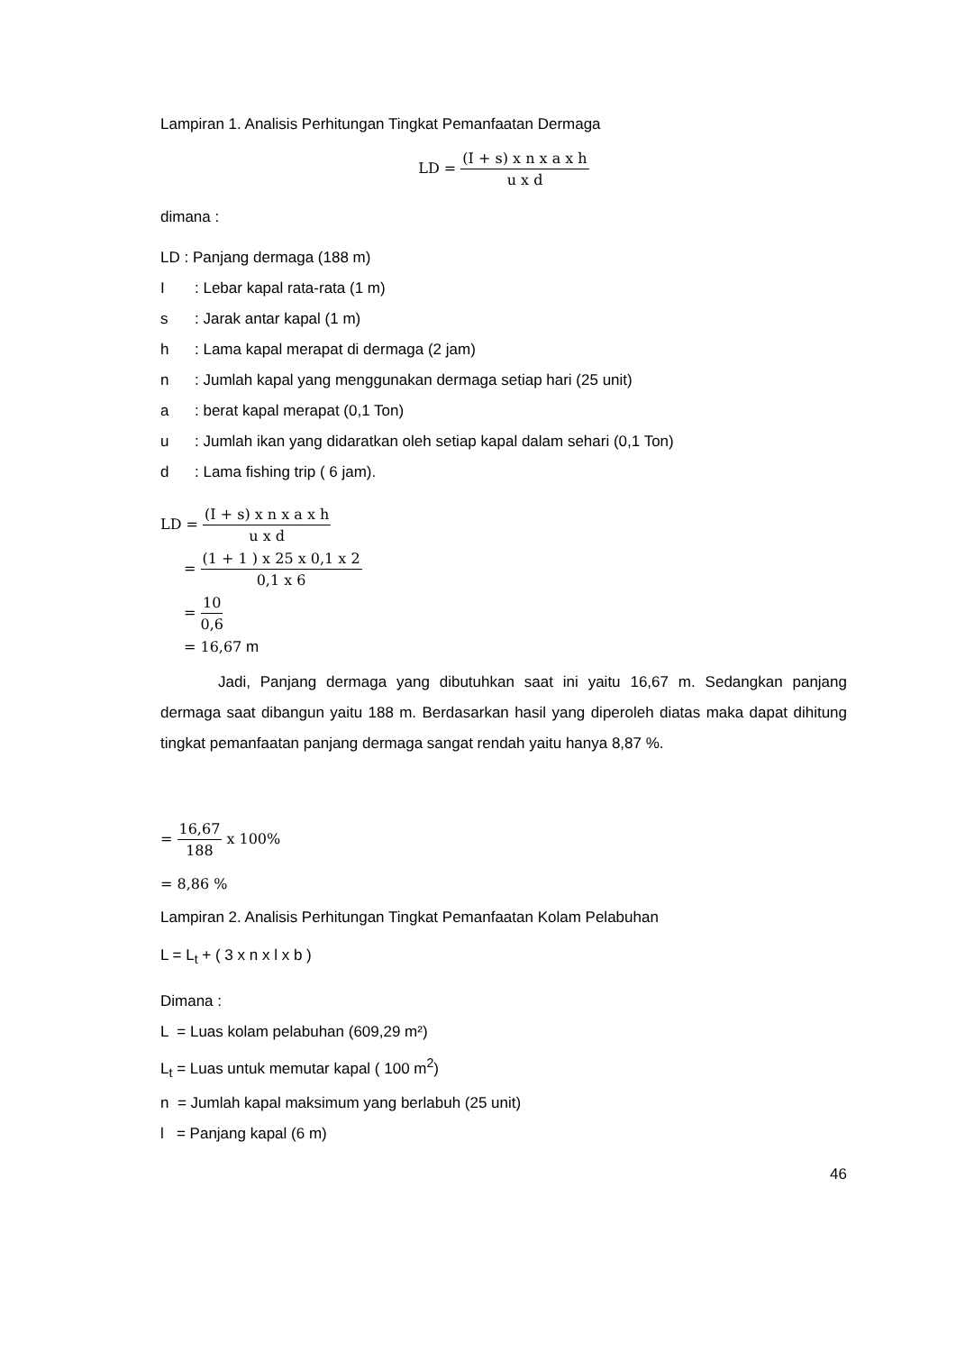Lampiran 1. Analisis Perhitungan Tingkat Pemanfaatan Dermaga
LD = (I + s) x n x a x h u x d
dimana :
LD : Panjang dermaga (188 m)
I: Lebar kapal rata-rata (1 m)
s: Jarak antar kapal (1 m)
h: Lama kapal merapat di dermaga (2 jam)
n: Jumlah kapal yang menggunakan dermaga setiap hari (25 unit)
a: berat kapal merapat (0,1 Ton)
u: Jumlah ikan yang didaratkan oleh setiap kapal dalam sehari (0,1 Ton)
d: Lama fishing trip ( 6 jam).
LD = (I + s) x n x a x h u x d
= (1 + 1 ) x 25 x 0,1 x 2 0,1 x 6
= 10 0,6
= 16,67 m
Jadi, Panjang dermaga yang dibutuhkan saat ini yaitu 16,67 m. Sedangkan panjang dermaga saat dibangun yaitu 188 m. Berdasarkan hasil yang diperoleh diatas maka dapat dihitung tingkat pemanfaatan panjang dermaga sangat rendah yaitu hanya 8,87 %.
= 16,67 188 x 100%
= 8,86 %
Lampiran 2. Analisis Perhitungan Tingkat Pemanfaatan Kolam Pelabuhan
L = L<sub>t</sub> + ( 3 x n x l x b )
Dimana :
L = Luas kolam pelabuhan (609,29 m²)
L<sub>t</sub> = Luas untuk memutar kapal ( 100 m<sup>2</sup>)
n = Jumlah kapal maksimum yang berlabuh (25 unit)
l = Panjang kapal (6 m)
46